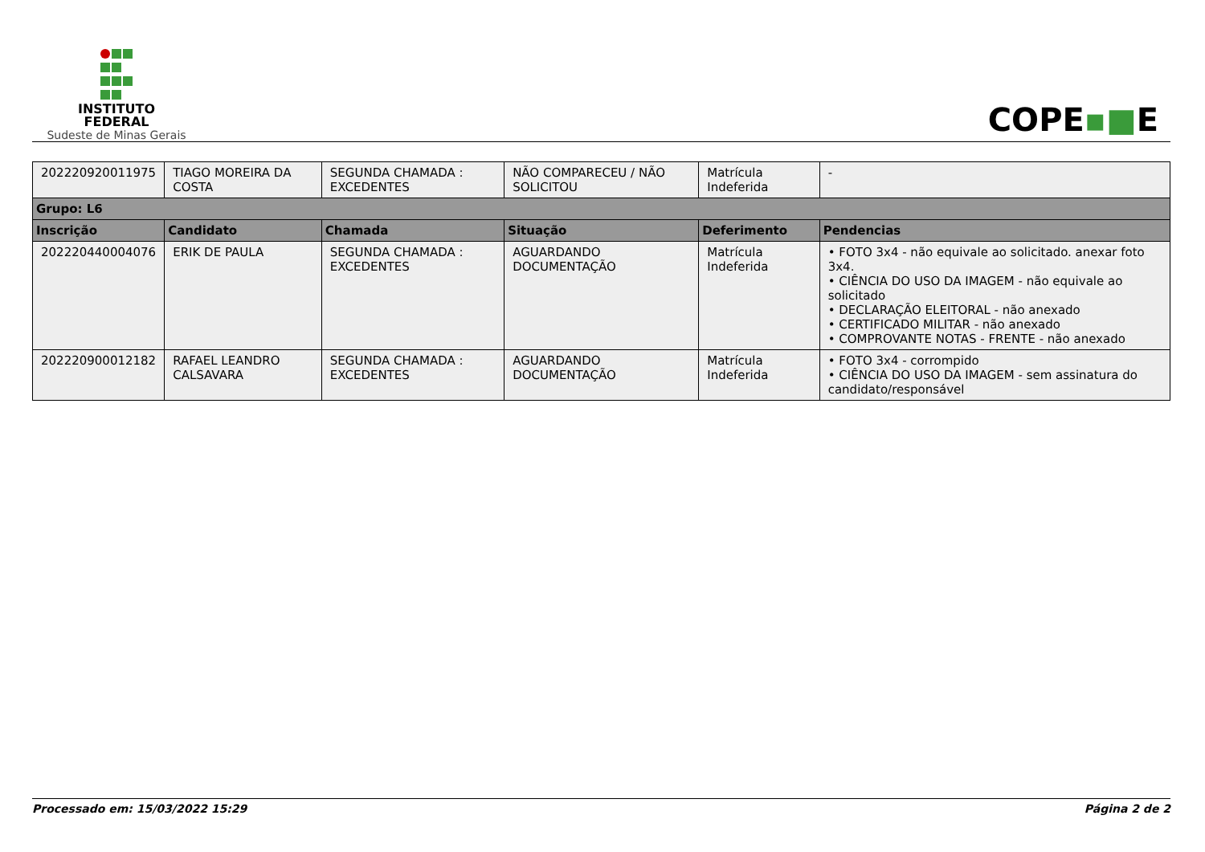INSTITUTO
FEDERAL
Sudeste de Minas Gerais
COPE▪■E
| 202220920011975 | TIAGO MOREIRA DA COSTA | SEGUNDA CHAMADA : EXCEDENTES | NÃO COMPARECEU / NÃO SOLICITOU | Matrícula Indeferida | - |
| Grupo: L6 | | | | | |
| Inscrição | Candidato | Chamada | Situação | Deferimento | Pendencias |
| 202220440004076 | ERIK DE PAULA | SEGUNDA CHAMADA : EXCEDENTES | AGUARDANDO DOCUMENTAÇÃO | Matrícula Indeferida | • FOTO 3x4 - não equivale ao solicitado. anexar foto 3x4. • CIÊNCIA DO USO DA IMAGEM - não equivale ao solicitado • DECLARAÇÃO ELEITORAL - não anexado • CERTIFICADO MILITAR - não anexado • COMPROVANTE NOTAS - FRENTE - não anexado |
| 202220900012182 | RAFAEL LEANDRO CALSAVARA | SEGUNDA CHAMADA : EXCEDENTES | AGUARDANDO DOCUMENTAÇÃO | Matrícula Indeferida | • FOTO 3x4 - corrompido • CIÊNCIA DO USO DA IMAGEM - sem assinatura do candidato/responsável |
Processado em: 15/03/2022 15:29 Página 2 de 2